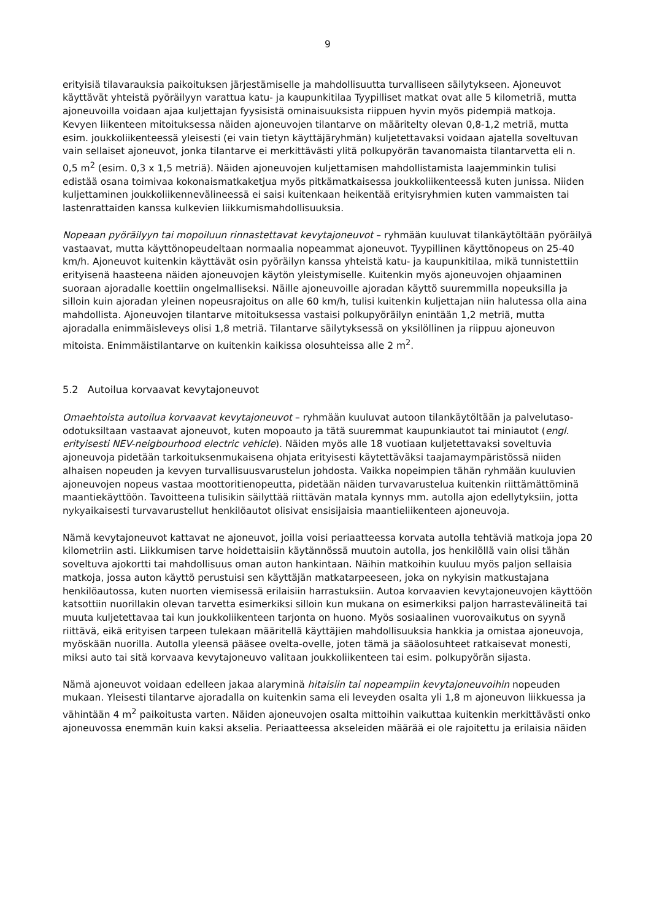9
erityisiä tilavarauksia paikoituksen järjestämiselle ja mahdollisuutta turvalliseen säilytykseen. Ajoneuvot käyttävät yhteistä pyöräilyyn varattua katu- ja kaupunkitilaa Tyypilliset matkat ovat alle 5 kilometriä, mutta ajoneuvoilla voidaan ajaa kuljettajan fyysisistä ominaisuuksista riippuen hyvin myös pidempiä matkoja. Kevyen liikenteen mitoituksessa näiden ajoneuvojen tilantarve on määritelty olevan 0,8-1,2 metriä, mutta esim. joukkoliikenteessä yleisesti (ei vain tietyn käyttäjäryhmän) kuljetettavaksi voidaan ajatella soveltuvan vain sellaiset ajoneuvot, jonka tilantarve ei merkittävästi ylitä polkupyörän tavanomaista tilantarvetta eli n. 0,5 m<sup>2</sup> (esim. 0,3 x 1,5 metriä). Näiden ajoneuvojen kuljettamisen mahdollistamista laajemminkin tulisi edistää osana toimivaa kokonaismatkaketjua myös pitkämatkaisessa joukkoliikenteessä kuten junissa. Niiden kuljettaminen joukkoliikennevälineessä ei saisi kuitenkaan heikentää erityisryhmien kuten vammaisten tai lastenrattaiden kanssa kulkevien liikkumismahdollisuuksia.
Nopeaan pyöräilyyn tai mopoiluun rinnastettavat kevytajoneuvot – ryhmään kuuluvat tilankäytöltään pyöräilyä vastaavat, mutta käyttönopeudeltaan normaalia nopeammat ajoneuvot. Tyypillinen käyttönopeus on 25-40 km/h. Ajoneuvot kuitenkin käyttävät osin pyöräilyn kanssa yhteistä katu- ja kaupunkitilaa, mikä tunnistettiin erityisenä haasteena näiden ajoneuvojen käytön yleistymiselle. Kuitenkin myös ajoneuvojen ohjaaminen suoraan ajoradalle koettiin ongelmalliseksi. Näille ajoneuvoille ajoradan käyttö suuremmilla nopeuksilla ja silloin kuin ajoradan yleinen nopeusrajoitus on alle 60 km/h, tulisi kuitenkin kuljettajan niin halutessa olla aina mahdollista. Ajoneuvojen tilantarve mitoituksessa vastaisi polkupyöräilyn enintään 1,2 metriä, mutta ajoradalla enimmäisleveys olisi 1,8 metriä. Tilantarve säilytyksessä on yksilöllinen ja riippuu ajoneuvon mitoista. Enimmäistilantarve on kuitenkin kaikissa olosuhteissa alle 2 m<sup>2</sup>.
5.2 Autoilua korvaavat kevytajoneuvot
Omaehtoista autoilua korvaavat kevytajoneuvot – ryhmään kuuluvat autoon tilankäytöltään ja palvelutaso-odotuksiltaan vastaavat ajoneuvot, kuten mopoauto ja tätä suuremmat kaupunkiautot tai miniautot (engl. erityisesti NEV-neigbourhood electric vehicle). Näiden myös alle 18 vuotiaan kuljetettavaksi soveltuvia ajoneuvoja pidetään tarkoituksenmukaisena ohjata erityisesti käytettäväksi taajamaympäristössä niiden alhaisen nopeuden ja kevyen turvallisuusvarustelun johdosta. Vaikka nopeimpien tähän ryhmään kuuluvien ajoneuvojen nopeus vastaa moottoritienopeutta, pidetään näiden turvavarustelua kuitenkin riittämättöminä maantiekäyttöön. Tavoitteena tulisikin säilyttää riittävän matala kynnys mm. autolla ajon edellytyksiin, jotta nykyaikaisesti turvavarustellut henkilöautot olisivat ensisijaisia maantieliikenteen ajoneuvoja.
Nämä kevytajoneuvot kattavat ne ajoneuvot, joilla voisi periaatteessa korvata autolla tehtäviä matkoja jopa 20 kilometriin asti. Liikkumisen tarve hoidettaisiin käytännössä muutoin autolla, jos henkilöllä vain olisi tähän soveltuva ajokortti tai mahdollisuus oman auton hankintaan. Näihin matkoihin kuuluu myös paljon sellaisia matkoja, jossa auton käyttö perustuisi sen käyttäjän matkatarpeeseen, joka on nykyisin matkustajana henkilöautossa, kuten nuorten viemisessä erilaisiin harrastuksiin. Autoa korvaavien kevytajoneuvojen käyttöön katsottiin nuorillakin olevan tarvetta esimerkiksi silloin kun mukana on esimerkiksi paljon harrastevälineitä tai muuta kuljetettavaa tai kun joukkoliikenteen tarjonta on huono. Myös sosiaalinen vuorovaikutus on syynä riittävä, eikä erityisen tarpeen tulekaan määritellä käyttäjien mahdollisuuksia hankkia ja omistaa ajoneuvoja, myöskään nuorilla. Autolla yleensä pääsee ovelta-ovelle, joten tämä ja sääolosuhteet ratkaisevat monesti, miksi auto tai sitä korvaava kevytajoneuvo valitaan joukkoliikenteen tai esim. polkupyörän sijasta.
Nämä ajoneuvot voidaan edelleen jakaa alaryminä hitaisiin tai nopeampiin kevytajoneuvoihin nopeuden mukaan. Yleisesti tilantarve ajoradalla on kuitenkin sama eli leveyden osalta yli 1,8 m ajoneuvon liikkuessa ja vähintään 4 m<sup>2</sup> paikoitusta varten. Näiden ajoneuvojen osalta mittoihin vaikuttaa kuitenkin merkittävästi onko ajoneuvossa enemmän kuin kaksi akselia. Periaatteessa akseleiden määrää ei ole rajoitettu ja erilaisia näiden